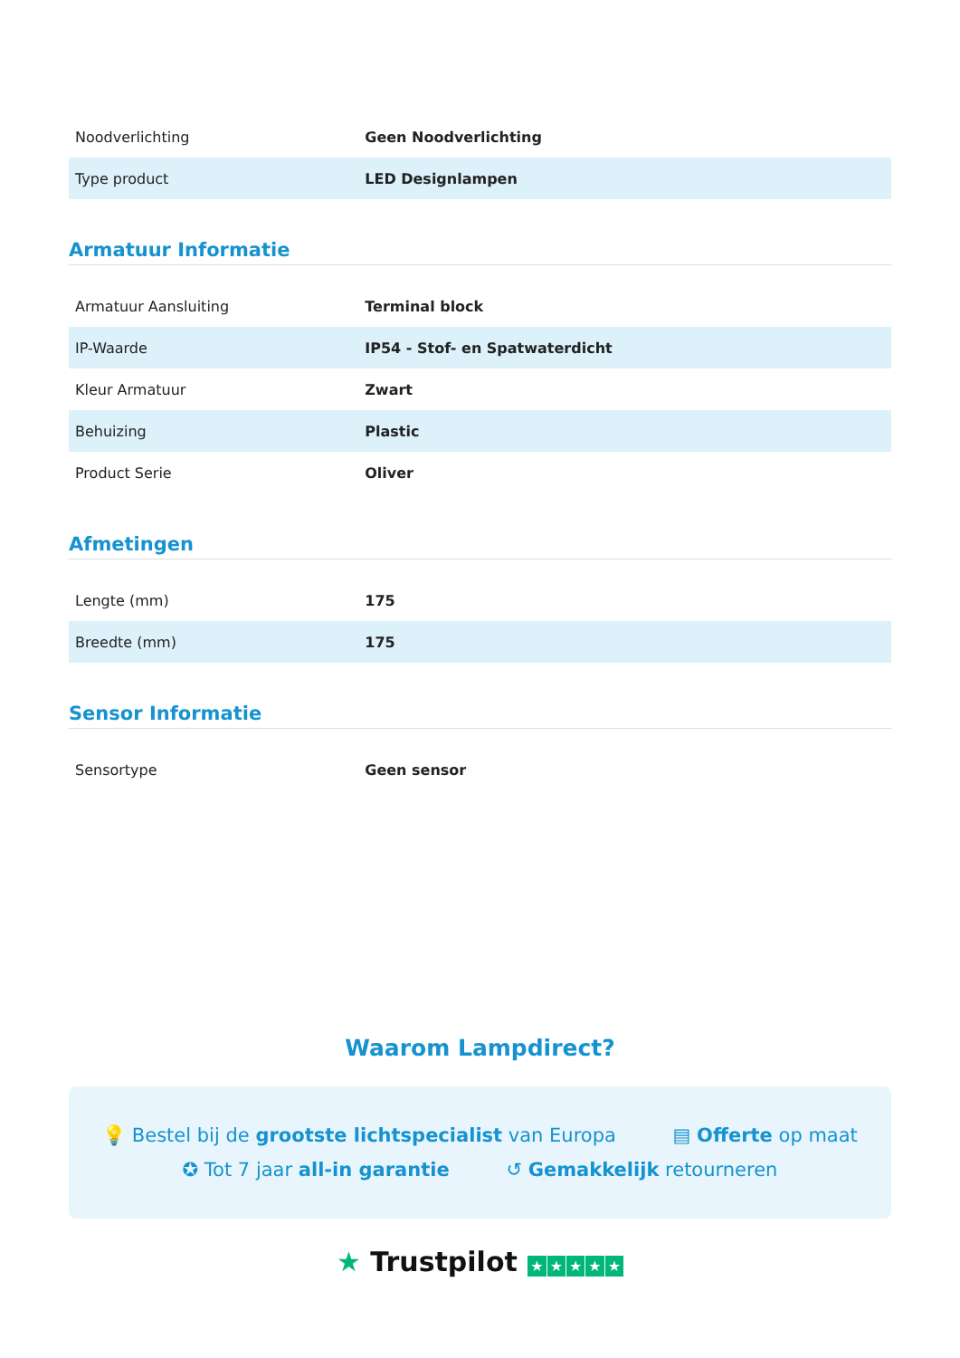| Noodverlichting | Geen Noodverlichting |
| Type product | LED Designlampen |
Armatuur Informatie
| Armatuur Aansluiting | Terminal block |
| IP-Waarde | IP54 - Stof- en Spatwaterdicht |
| Kleur Armatuur | Zwart |
| Behuizing | Plastic |
| Product Serie | Oliver |
Afmetingen
| Lengte (mm) | 175 |
| Breedte (mm) | 175 |
Sensor Informatie
| Sensortype | Geen sensor |
Waarom Lampdirect?
💡 Bestel bij de grootste lichtspecialist van Europa ▤ Offerte op maat
✪ Tot 7 jaar all-in garantie ↺ Gemakkelijk retourneren
★ Trustpilot ★ ★ ★ ★ ★